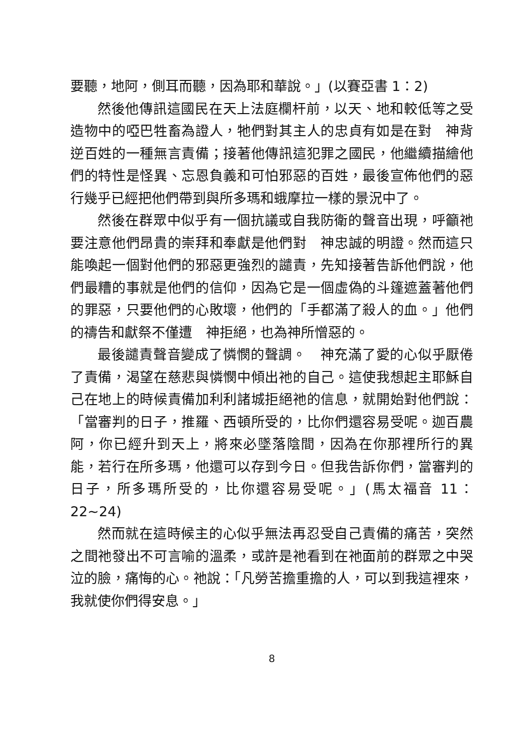要聽，地阿，側耳而聽，因為耶和華說。」(以賽亞書 1：2)
然後他傳訊這國民在天上法庭欄杆前，以天、地和較低等之受造物中的啞巴牲畜為證人，牠們對其主人的忠貞有如是在對　神背逆百姓的一種無言責備；接著他傳訊這犯罪之國民，他繼續描繪他們的特性是怪異、忘恩負義和可怕邪惡的百姓，最後宣佈他們的惡行幾乎已經把他們帶到與所多瑪和蛾摩拉一樣的景況中了。
然後在群眾中似乎有一個抗議或自我防衛的聲音出現，呼籲祂要注意他們昂貴的崇拜和奉獻是他們對　神忠誠的明證。然而這只能喚起一個對他們的邪惡更強烈的譴責，先知接著告訴他們說，他們最糟的事就是他們的信仰，因為它是一個虛偽的斗篷遮蓋著他們的罪惡，只要他們的心敗壞，他們的「手都滿了殺人的血。」他們的禱告和獻祭不僅遭　神拒絕，也為神所憎惡的。
最後譴責聲音變成了憐憫的聲調。　神充滿了愛的心似乎厭倦了責備，渴望在慈悲與憐憫中傾出祂的自己。這使我想起主耶穌自己在地上的時候責備加利利諸城拒絕祂的信息，就開始對他們說：「當審判的日子，推羅、西頓所受的，比你們還容易受呢。迦百農阿，你已經升到天上，將來必墜落陰間，因為在你那裡所行的異能，若行在所多瑪，他還可以存到今日。但我告訴你們，當審判的日子，所多瑪所受的，比你還容易受呢。」(馬太福音 11：22~24)
然而就在這時候主的心似乎無法再忍受自己責備的痛苦，突然之間祂發出不可言喻的溫柔，或許是祂看到在祂面前的群眾之中哭泣的臉，痛悔的心。祂說：「凡勞苦擔重擔的人，可以到我這裡來，我就使你們得安息。」
8